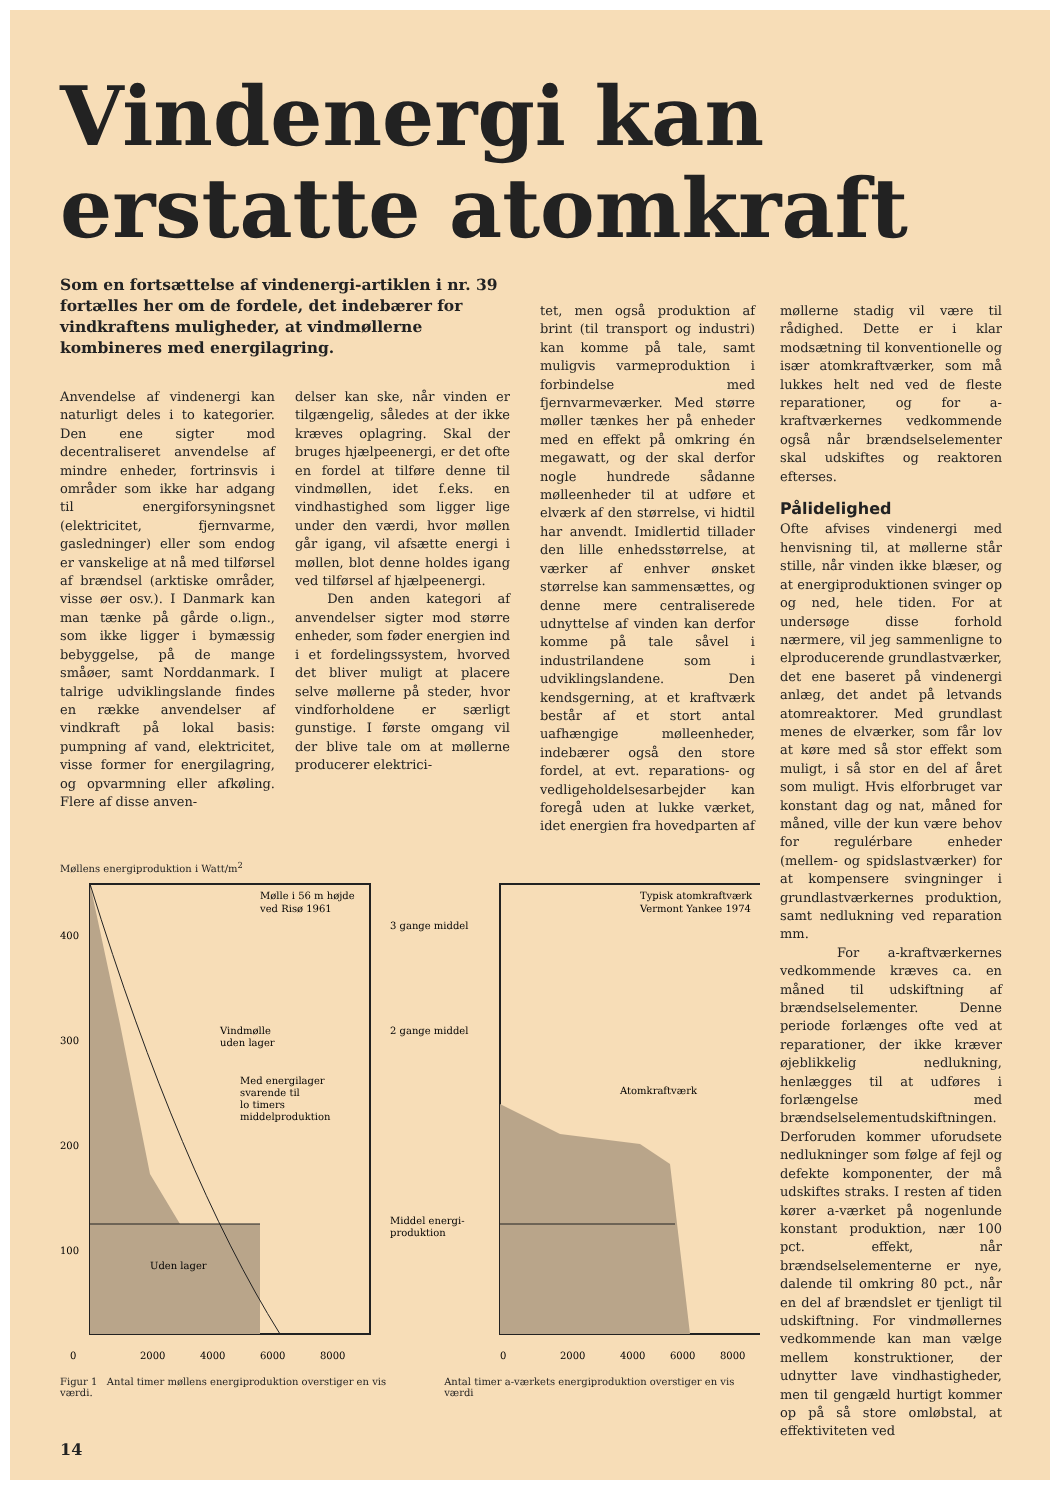Vindenergi kan erstatte atomkraft
Som en fortsættelse af vindenergi-artiklen i nr. 39 fortælles her om de fordele, det indebærer for vindkraftens muligheder, at vindmøllerne kombineres med energilagring.
Anvendelse af vindenergi kan naturligt deles i to kategorier. Den ene sigter mod decentraliseret anvendelse af mindre enheder, fortrinsvis i områder som ikke har adgang til energiforsyningsnet (elektricitet, fjernvarme, gasledninger) eller som endog er vanskelige at nå med tilførsel af brændsel (arktiske områder, visse øer osv.). I Danmark kan man tænke på gårde o.lign., som ikke ligger i bymæssig bebyggelse, på de mange småøer, samt Norddanmark. I talrige udviklingslande findes en række anvendelser af vindkraft på lokal basis: pumpning af vand, elektricitet, visse former for energilagring, og opvarmning eller afkøling. Flere af disse anven-
delser kan ske, når vinden er tilgængelig, således at der ikke kræves oplagring. Skal der bruges hjælpeenergi, er det ofte en fordel at tilføre denne til vindmøllen, idet f.eks. en vindhastighed som ligger lige under den værdi, hvor møllen går igang, vil afsætte energi i møllen, blot denne holdes igang ved tilførsel af hjælpeenergi.
Den anden kategori af anvendelser sigter mod større enheder, som føder energien ind i et fordelingssystem, hvorved det bliver muligt at placere selve møllerne på steder, hvor vindforholdene er særligt gunstige. I første omgang vil der blive tale om at møllerne producerer elektrici-
tet, men også produktion af brint (til transport og industri) kan komme på tale, samt muligvis varmeproduktion i forbindelse med fjernvarmeværker. Med større møller tænkes her på enheder med en effekt på omkring én megawatt, og der skal derfor nogle hundrede sådanne mølleenheder til at udføre et elværk af den størrelse, vi hidtil har anvendt. Imidlertid tillader den lille enhedsstørrelse, at værker af enhver ønsket størrelse kan sammensættes, og denne mere centraliserede udnyttelse af vinden kan derfor komme på tale såvel i industrilandene som i udviklingslandene. Den kendsgerning, at et kraftværk består af et stort antal uafhængige mølleenheder, indebærer også den store fordel, at evt. reparations- og vedligeholdelsesarbejder kan foregå uden at lukke værket, idet energien fra hovedparten af
møllerne stadig vil være til rådighed. Dette er i klar modsætning til konventionelle og især atomkraftværker, som må lukkes helt ned ved de fleste reparationer, og for a-kraftværkernes vedkommende også når brændselselementer skal udskiftes og reaktoren efterses.
Pålidelighed
Ofte afvises vindenergi med henvisning til, at møllerne står stille, når vinden ikke blæser, og at energiproduktionen svinger op og ned, hele tiden. For at undersøge disse forhold nærmere, vil jeg sammenligne to elproducerende grundlastværker, det ene baseret på vindenergi anlæg, det andet på letvands atomreaktorer. Med grundlast menes de elværker, som får lov at køre med så stor effekt som muligt, i så stor en del af året som muligt. Hvis elforbruget var konstant dag og nat, måned for måned, ville der kun være behov for regulérbare enheder (mellem- og spidslastværker) for at kompensere svingninger i grundlastværkernes produktion, samt nedlukning ved reparation mm.
For a-kraftværkernes vedkommende kræves ca. en måned til udskiftning af brændselselementer. Denne periode forlænges ofte ved at reparationer, der ikke kræver øjeblikkelig nedlukning, henlægges til at udføres i forlængelse med brændselselementudskiftningen. Derforuden kommer uforudsete nedlukninger som følge af fejl og defekte komponenter, der må udskiftes straks. I resten af tiden kører a-værket på nogenlunde konstant produktion, nær 100 pct. effekt, når brændselselementerne er nye, dalende til omkring 80 pct., når en del af brændslet er tjenligt til udskiftning. For vindmøllernes vedkommende kan man vælge mellem konstruktioner, der udnytter lave vindhastigheder, men til gengæld hurtigt kommer op på så store omløbstal, at effektiviteten ved
Møllens energiproduktion i Watt/m<sup>2</sup>
400
300
200
100
Mølle i 56 m højde
ved Risø 1961
Vindmølle
uden lager
Med energilager
svarende til
lo timers
middelproduktion
Uden lager
3 gange middel
2 gange middel
Middel energi-
produktion
Typisk atomkraftværk
Vermont Yankee 1974
Atomkraftværk
0
2000
4000
6000
8000
0
2000
4000
6000
8000
Figur 1 Antal timer møllens energiproduktion overstiger en vis værdi.
Antal timer a-værkets energiproduktion overstiger en vis værdi
14